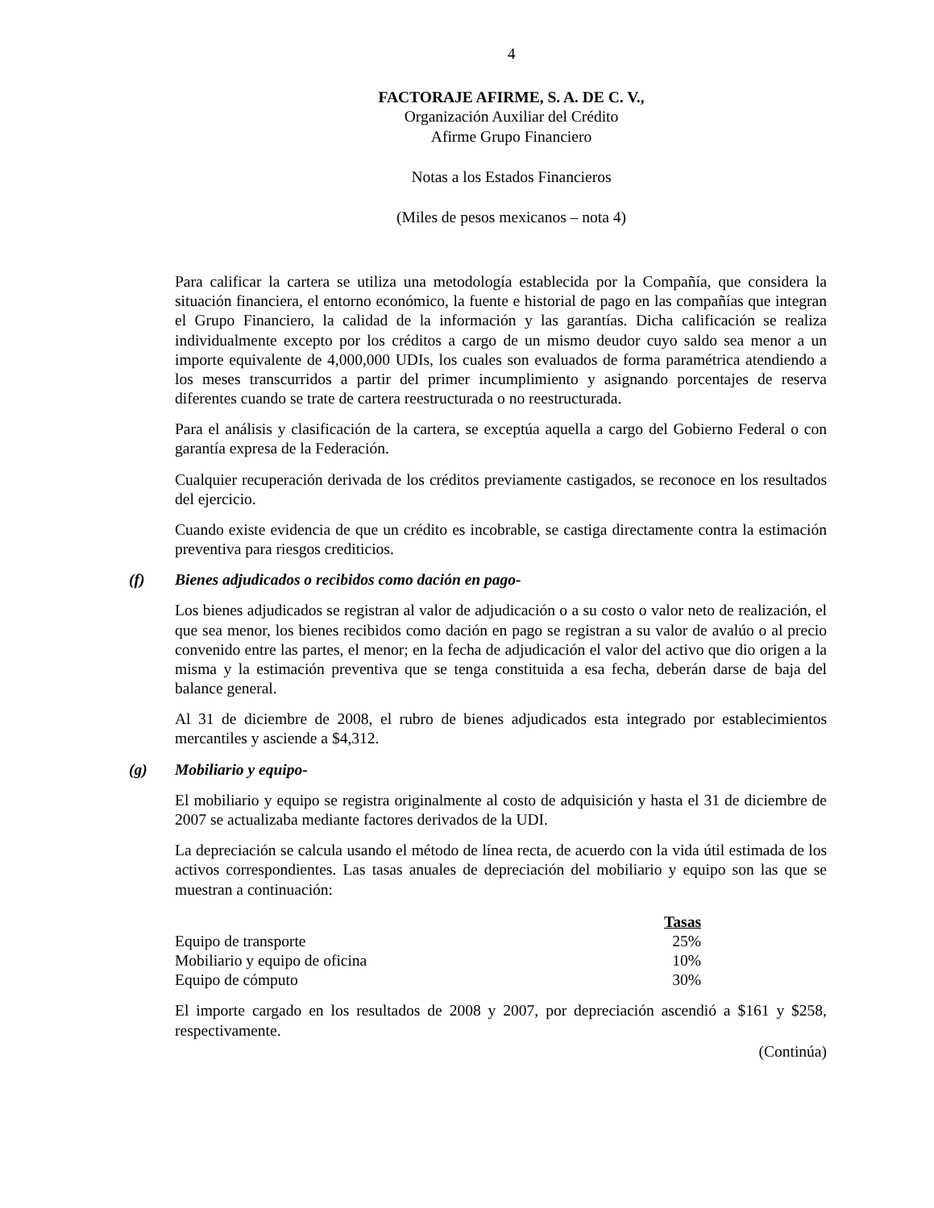4
FACTORAJE AFIRME, S. A. DE C. V.,
Organización Auxiliar del Crédito
Afirme Grupo Financiero
Notas a los Estados Financieros
(Miles de pesos mexicanos – nota 4)
Para calificar la cartera se utiliza una metodología establecida por la Compañía, que considera la situación financiera, el entorno económico, la fuente e historial de pago en las compañías que integran el Grupo Financiero, la calidad de la información y las garantías. Dicha calificación se realiza individualmente excepto por los créditos a cargo de un mismo deudor cuyo saldo sea menor a un importe equivalente de 4,000,000 UDIs, los cuales son evaluados de forma paramétrica atendiendo a los meses transcurridos a partir del primer incumplimiento y asignando porcentajes de reserva diferentes cuando se trate de cartera reestructurada o no reestructurada.
Para el análisis y clasificación de la cartera, se exceptúa aquella a cargo del Gobierno Federal o con garantía expresa de la Federación.
Cualquier recuperación derivada de los créditos previamente castigados, se reconoce en los resultados del ejercicio.
Cuando existe evidencia de que un crédito es incobrable, se castiga directamente contra la estimación preventiva para riesgos crediticios.
(f) Bienes adjudicados o recibidos como dación en pago-
Los bienes adjudicados se registran al valor de adjudicación o a su costo o valor neto de realización, el que sea menor, los bienes recibidos como dación en pago se registran a su valor de avalúo o al precio convenido entre las partes, el menor; en la fecha de adjudicación el valor del activo que dio origen a la misma y la estimación preventiva que se tenga constituida a esa fecha, deberán darse de baja del balance general.
Al 31 de diciembre de 2008, el rubro de bienes adjudicados esta integrado por establecimientos mercantiles y asciende a $4,312.
(g) Mobiliario y equipo-
El mobiliario y equipo se registra originalmente al costo de adquisición y hasta el 31 de diciembre de 2007 se actualizaba mediante factores derivados de la UDI.
La depreciación se calcula usando el método de línea recta, de acuerdo con la vida útil estimada de los activos correspondientes. Las tasas anuales de depreciación del mobiliario y equipo son las que se muestran a continuación:
| | Tasas |
| --- | --- |
| Equipo de transporte | 25% |
| Mobiliario y equipo de oficina | 10% |
| Equipo de cómputo | 30% |
El importe cargado en los resultados de 2008 y 2007, por depreciación ascendió a $161 y $258, respectivamente.
(Continúa)